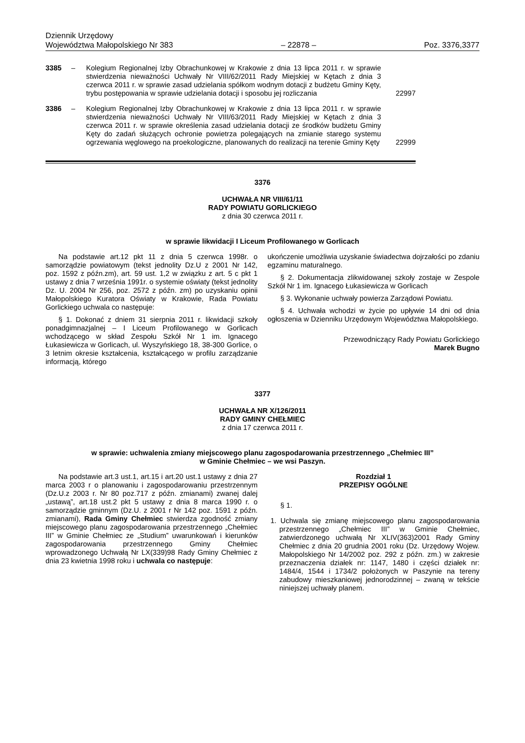Dziennik Urzędowy
Województwa Małopolskiego Nr 383 – 22878 – Poz. 3376,3377
3385 – Kolegium Regionalnej Izby Obrachunkowej w Krakowie z dnia 13 lipca 2011 r. w sprawie stwierdzenia nieważności Uchwały Nr VIII/62/2011 Rady Miejskiej w Kętach z dnia 3 czerwca 2011 r. w sprawie zasad udzielania spółkom wodnym dotacji z budżetu Gminy Kęty, trybu postępowania w sprawie udzielania dotacji i sposobu jej rozliczania
22997
3386 – Kolegium Regionalnej Izby Obrachunkowej w Krakowie z dnia 13 lipca 2011 r. w sprawie stwierdzenia nieważności Uchwały Nr VIII/63/2011 Rady Miejskiej w Kętach z dnia 3 czerwca 2011 r. w sprawie określenia zasad udzielania dotacji ze środków budżetu Gminy Kęty do zadań służących ochronie powietrza polegających na zmianie starego systemu ogrzewania węglowego na proekologiczne, planowanych do realizacji na terenie Gminy Kęty
22999
3376
UCHWAŁA NR VIII/61/11
RADY POWIATU GORLICKIEGO
z dnia 30 czerwca 2011 r.
w sprawie likwidacji I Liceum Profilowanego w Gorlicach
Na podstawie art.12 pkt 11 z dnia 5 czerwca 1998r. o samorządzie powiatowym (tekst jednolity Dz.U z 2001 Nr 142, poz. 1592 z późn.zm), art. 59 ust. 1,2 w związku z art. 5 c pkt 1 ustawy z dnia 7 września 1991r. o systemie oświaty (tekst jednolity Dz. U. 2004 Nr 256, poz. 2572 z późn. zm) po uzyskaniu opinii Małopolskiego Kuratora Oświaty w Krakowie, Rada Powiatu Gorlickiego uchwala co następuje:
§ 1. Dokonać z dniem 31 sierpnia 2011 r. likwidacji szkoły ponadgimnazjalnej – I Liceum Profilowanego w Gorlicach wchodzącego w skład Zespołu Szkół Nr 1 im. Ignacego Łukasiewicza w Gorlicach, ul. Wyszyńskiego 18, 38-300 Gorlice, o 3 letnim okresie kształcenia, kształcącego w profilu zarządzanie informacją, którego
ukończenie umożliwia uzyskanie świadectwa dojrzałości po zdaniu egzaminu maturalnego.
§ 2. Dokumentacja zlikwidowanej szkoły zostaje w Zespole Szkół Nr 1 im. Ignacego Łukasiewicza w Gorlicach
§ 3. Wykonanie uchwały powierza Zarządowi Powiatu.
§ 4. Uchwała wchodzi w życie po upływie 14 dni od dnia ogłoszenia w Dzienniku Urzędowym Województwa Małopolskiego.
Przewodniczący Rady Powiatu Gorlickiego
Marek Bugno
3377
UCHWAŁA NR X/126/2011
RADY GMINY CHEŁMIEC
z dnia 17 czerwca 2011 r.
w sprawie: uchwalenia zmiany miejscowego planu zagospodarowania przestrzennego „Chełmiec III”
w Gminie Chełmiec – we wsi Paszyn.
Na podstawie art.3 ust.1, art.15 i art.20 ust.1 ustawy z dnia 27 marca 2003 r o planowaniu i zagospodarowaniu przestrzennym (Dz.U.z 2003 r. Nr 80 poz.717 z późn. zmianami) zwanej dalej „ustawą”, art.18 ust.2 pkt 5 ustawy z dnia 8 marca 1990 r. o samorządzie gminnym (Dz.U. z 2001 r Nr 142 poz. 1591 z późn. zmianami), Rada Gminy Chełmiec stwierdza zgodność zmiany miejscowego planu zagospodarowania przestrzennego „Chełmiec III” w Gminie Chełmiec ze „Studium” uwarunkowań i kierunków zagospodarowania przestrzennego Gminy Chełmiec wprowadzonego Uchwałą Nr LX(339)98 Rady Gminy Chełmiec z dnia 23 kwietnia 1998 roku i uchwala co następuje:
Rozdział 1
PRZEPISY OGÓLNE
§ 1.
1. Uchwala się zmianę miejscowego planu zagospodarowania przestrzennego „Chełmiec III” w Gminie Chełmiec, zatwierdzonego uchwałą Nr XLIV(363)2001 Rady Gminy Chełmiec z dnia 20 grudnia 2001 roku (Dz. Urzędowy Wojew. Małopolskiego Nr 14/2002 poz. 292 z późn. zm.) w zakresie przeznaczenia działek nr: 1147, 1480 i części działek nr: 1484/4, 1544 i 1734/2 położonych w Paszynie na tereny zabudowy mieszkaniowej jednorodzinnej – zwaną w tekście niniejszej uchwały planem.